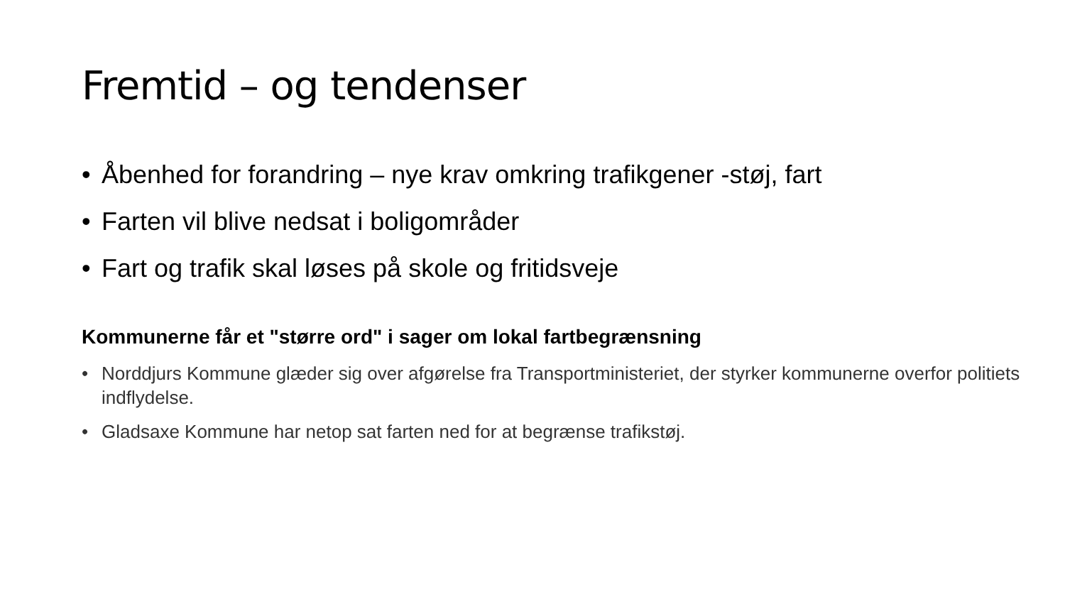Fremtid – og tendenser
• Åbenhed for forandring – nye krav omkring trafikgener -støj, fart
• Farten vil blive nedsat i boligområder
• Fart og trafik skal løses på skole og fritidsveje
Kommunerne får et "større ord" i sager om lokal fartbegrænsning
• Norddjurs Kommune glæder sig over afgørelse fra Transportministeriet, der styrker kommunerne overfor politiets indflydelse.
• Gladsaxe Kommune har netop sat farten ned for at begrænse trafikstøj.